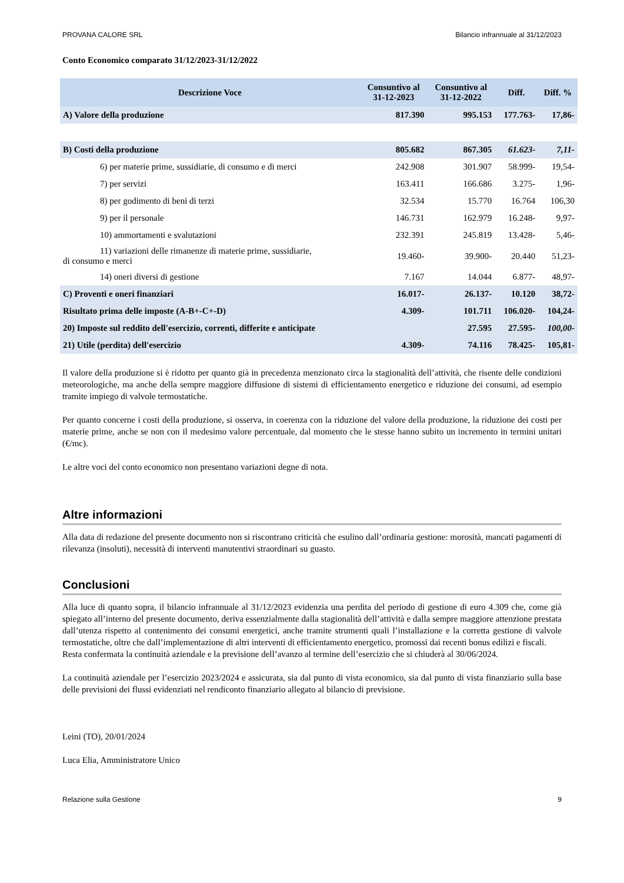PROVANA CALORE SRL Bilancio infrannuale al 31/12/2023
Conto Economico comparato 31/12/2023-31/12/2022
| Descrizione Voce | Consuntivo al 31-12-2023 | Consuntivo al 31-12-2022 | Diff. | Diff. % |
| --- | --- | --- | --- | --- |
| A) Valore della produzione | 817.390 | 995.153 | 177.763- | 17,86- |
| B) Costi della produzione | 805.682 | 867.305 | 61.623- | 7,11- |
| 6) per materie prime, sussidiarie, di consumo e di merci | 242.908 | 301.907 | 58.999- | 19,54- |
| 7) per servizi | 163.411 | 166.686 | 3.275- | 1,96- |
| 8) per godimento di beni di terzi | 32.534 | 15.770 | 16.764 | 106,30 |
| 9) per il personale | 146.731 | 162.979 | 16.248- | 9,97- |
| 10) ammortamenti e svalutazioni | 232.391 | 245.819 | 13.428- | 5,46- |
| 11) variazioni delle rimanenze di materie prime, sussidiarie, di consumo e merci | 19.460- | 39.900- | 20.440 | 51,23- |
| 14) oneri diversi di gestione | 7.167 | 14.044 | 6.877- | 48,97- |
| C) Proventi e oneri finanziari | 16.017- | 26.137- | 10.120 | 38,72- |
| Risultato prima delle imposte (A-B+-C+-D) | 4.309- | 101.711 | 106.020- | 104,24- |
| 20) Imposte sul reddito dell'esercizio, correnti, differite e anticipate | | 27.595 | 27.595- | 100,00- |
| 21) Utile (perdita) dell'esercizio | 4.309- | 74.116 | 78.425- | 105,81- |
Il valore della produzione si è ridotto per quanto già in precedenza menzionato circa la stagionalità dell’attività, che risente delle condizioni meteorologiche, ma anche della sempre maggiore diffusione di sistemi di efficientamento energetico e riduzione dei consumi, ad esempio tramite impiego di valvole termostatiche.
Per quanto concerne i costi della produzione, si osserva, in coerenza con la riduzione del valore della produzione, la riduzione dei costi per materie prime, anche se non con il medesimo valore percentuale, dal momento che le stesse hanno subito un incremento in termini unitari (€/mc).
Le altre voci del conto economico non presentano variazioni degne di nota.
Altre informazioni
Alla data di redazione del presente documento non si riscontrano criticità che esulino dall’ordinaria gestione: morosità, mancati pagamenti di rilevanza (insoluti), necessità di interventi manutentivi straordinari su guasto.
Conclusioni
Alla luce di quanto sopra, il bilancio infrannuale al 31/12/2023 evidenzia una perdita del periodo di gestione di euro 4.309 che, come già spiegato all’interno del presente documento, deriva essenzialmente dalla stagionalità dell’attività e dalla sempre maggiore attenzione prestata dall’utenza rispetto al contenimento dei consumi energetici, anche tramite strumenti quali l’installazione e la corretta gestione di valvole termostatiche, oltre che dall’implementazione di altri interventi di efficientamento energetico, promossi dai recenti bonus edilizi e fiscali.
Resta confermata la continuità aziendale e la previsione dell’avanzo al termine dell’esercizio che si chiuderà al 30/06/2024.
La continuità aziendale per l’esercizio 2023/2024 e assicurata, sia dal punto di vista economico, sia dal punto di vista finanziario sulla base delle previsioni dei flussi evidenziati nel rendiconto finanziario allegato al bilancio di previsione.
Leini (TO), 20/01/2024
Luca Elia, Amministratore Unico
Relazione sulla Gestione 9